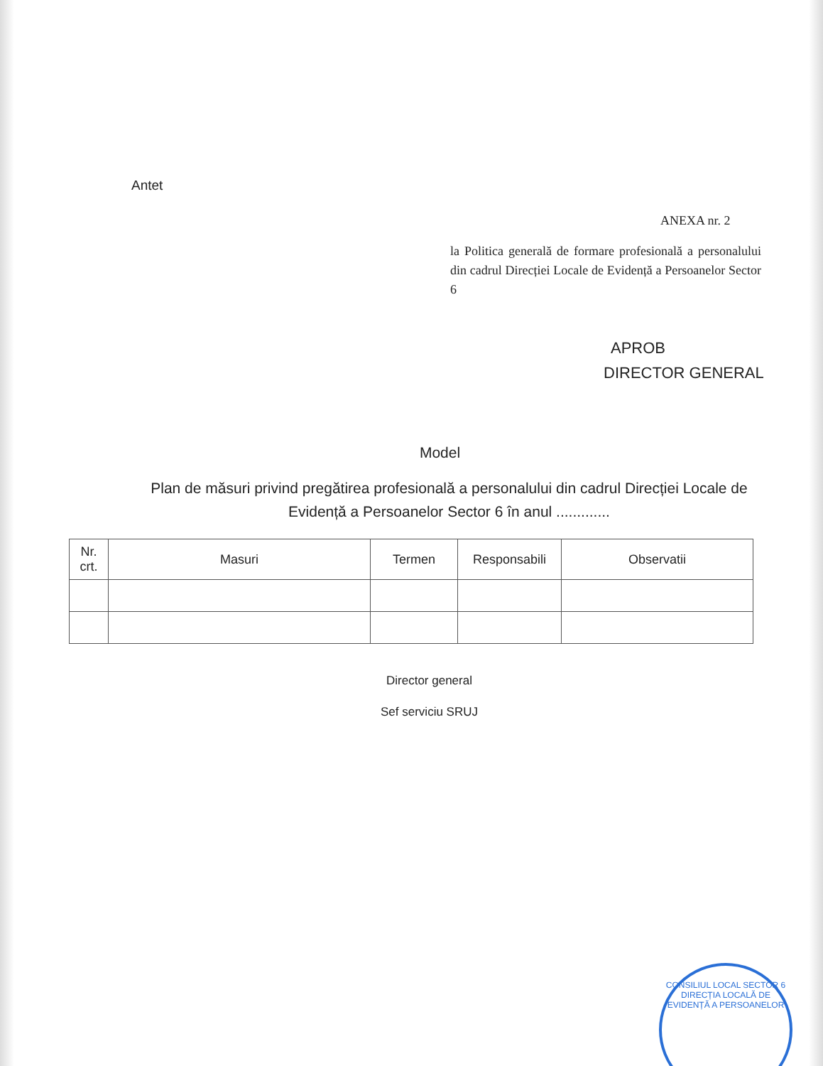Antet
ANEXA nr. 2
la Politica generală de formare profesională a personalului din cadrul Direcției Locale de Evidență a Persoanelor Sector 6
APROB
DIRECTOR GENERAL
Model
Plan de măsuri privind pregătirea profesională a personalului din cadrul Direcției Locale de Evidență a Persoanelor Sector 6 în anul .............
| Nr. crt. | Masuri | Termen | Responsabili | Observatii |
| --- | --- | --- | --- | --- |
Director general
Sef serviciu SRUJ
CONSILIUL LOCAL SECTOR 6
DIRECȚIA LOCALĂ DE EVIDENȚĂ A PERSOANELOR